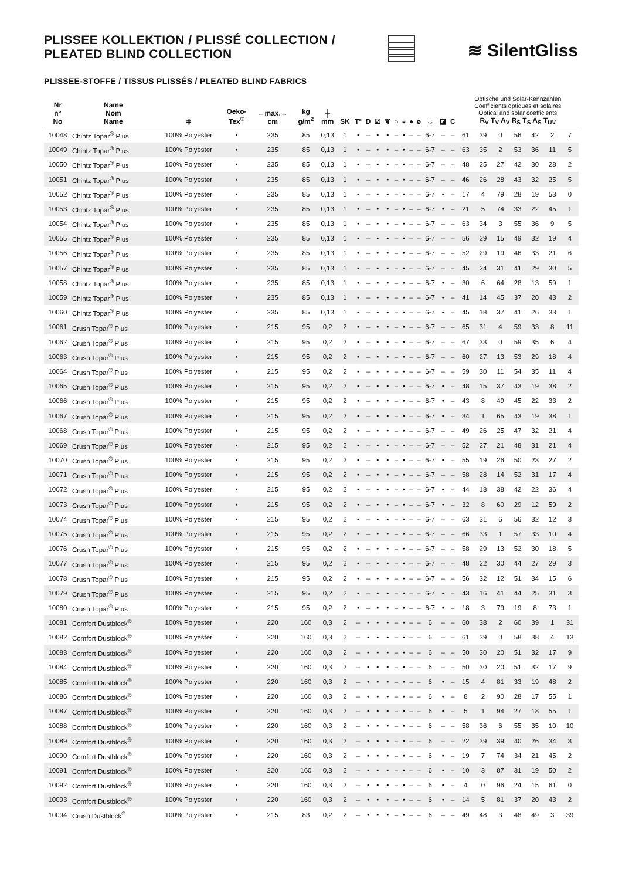PLISSEE KOLLEKTION / PLISSÉ COLLECTION /
PLEATED BLIND COLLECTION
≋ SilentGliss
PLISSEE-STOFFE / TISSUS PLISSÉS / PLEATED BLIND FABRICS
| Nr n° No | Name Nom Name | ⋕ | Oeko- Tex<sup>®</sup> | ←max.→ cm | kg g/m<sup>2</sup> | ┼ mm | SK | T° | D | ☑ | ❦ | ○ | ◒ | ● | ø | ☼ | ◪ | C | Optische und Solar-Kennzahlen Coefficients optiques et solaires Optical and solar coefficients R<sub>V</sub> T<sub>V</sub> A<sub>V</sub> R<sub>S</sub> T<sub>S</sub> A<sub>S</sub> T<sub>UV</sub> | | | | | | |
| --- | --- | --- | --- | --- | --- | --- | --- | --- | --- | --- | --- | --- | --- | --- | --- | --- | --- | --- | --- | --- | --- | --- | --- | --- | --- |
| 10048 | Chintz Topar<sup>®</sup> Plus | 100% Polyester | • | 235 | 85 | 0,13 | 1 | • | – | • | • | – | • | – | – | 6-7 | – | – | 61 | 39 | 0 | 56 | 42 | 2 | 7 |
| 10049 | Chintz Topar<sup>®</sup> Plus | 100% Polyester | • | 235 | 85 | 0,13 | 1 | • | – | • | • | – | • | – | – | 6-7 | – | – | 63 | 35 | 2 | 53 | 36 | 11 | 5 |
| 10050 | Chintz Topar<sup>®</sup> Plus | 100% Polyester | • | 235 | 85 | 0,13 | 1 | • | – | • | • | – | • | – | – | 6-7 | – | – | 48 | 25 | 27 | 42 | 30 | 28 | 2 |
| 10051 | Chintz Topar<sup>®</sup> Plus | 100% Polyester | • | 235 | 85 | 0,13 | 1 | • | – | • | • | – | • | – | – | 6-7 | – | – | 46 | 26 | 28 | 43 | 32 | 25 | 5 |
| 10052 | Chintz Topar<sup>®</sup> Plus | 100% Polyester | • | 235 | 85 | 0,13 | 1 | • | – | • | • | – | • | – | – | 6-7 | • | – | 17 | 4 | 79 | 28 | 19 | 53 | 0 |
| 10053 | Chintz Topar<sup>®</sup> Plus | 100% Polyester | • | 235 | 85 | 0,13 | 1 | • | – | • | • | – | • | – | – | 6-7 | • | – | 21 | 5 | 74 | 33 | 22 | 45 | 1 |
| 10054 | Chintz Topar<sup>®</sup> Plus | 100% Polyester | • | 235 | 85 | 0,13 | 1 | • | – | • | • | – | • | – | – | 6-7 | – | – | 63 | 34 | 3 | 55 | 36 | 9 | 5 |
| 10055 | Chintz Topar<sup>®</sup> Plus | 100% Polyester | • | 235 | 85 | 0,13 | 1 | • | – | • | • | – | • | – | – | 6-7 | – | – | 56 | 29 | 15 | 49 | 32 | 19 | 4 |
| 10056 | Chintz Topar<sup>®</sup> Plus | 100% Polyester | • | 235 | 85 | 0,13 | 1 | • | – | • | • | – | • | – | – | 6-7 | – | – | 52 | 29 | 19 | 46 | 33 | 21 | 6 |
| 10057 | Chintz Topar<sup>®</sup> Plus | 100% Polyester | • | 235 | 85 | 0,13 | 1 | • | – | • | • | – | • | – | – | 6-7 | – | – | 45 | 24 | 31 | 41 | 29 | 30 | 5 |
| 10058 | Chintz Topar<sup>®</sup> Plus | 100% Polyester | • | 235 | 85 | 0,13 | 1 | • | – | • | • | – | • | – | – | 6-7 | • | – | 30 | 6 | 64 | 28 | 13 | 59 | 1 |
| 10059 | Chintz Topar<sup>®</sup> Plus | 100% Polyester | • | 235 | 85 | 0,13 | 1 | • | – | • | • | – | • | – | – | 6-7 | • | – | 41 | 14 | 45 | 37 | 20 | 43 | 2 |
| 10060 | Chintz Topar<sup>®</sup> Plus | 100% Polyester | • | 235 | 85 | 0,13 | 1 | • | – | • | • | – | • | – | – | 6-7 | • | – | 45 | 18 | 37 | 41 | 26 | 33 | 1 |
| 10061 | Crush Topar<sup>®</sup> Plus | 100% Polyester | • | 215 | 95 | 0,2 | 2 | • | – | • | • | – | • | – | – | 6-7 | – | – | 65 | 31 | 4 | 59 | 33 | 8 | 11 |
| 10062 | Crush Topar<sup>®</sup> Plus | 100% Polyester | • | 215 | 95 | 0,2 | 2 | • | – | • | • | – | • | – | – | 6-7 | – | – | 67 | 33 | 0 | 59 | 35 | 6 | 4 |
| 10063 | Crush Topar<sup>®</sup> Plus | 100% Polyester | • | 215 | 95 | 0,2 | 2 | • | – | • | • | – | • | – | – | 6-7 | – | – | 60 | 27 | 13 | 53 | 29 | 18 | 4 |
| 10064 | Crush Topar<sup>®</sup> Plus | 100% Polyester | • | 215 | 95 | 0,2 | 2 | • | – | • | • | – | • | – | – | 6-7 | – | – | 59 | 30 | 11 | 54 | 35 | 11 | 4 |
| 10065 | Crush Topar<sup>®</sup> Plus | 100% Polyester | • | 215 | 95 | 0,2 | 2 | • | – | • | • | – | • | – | – | 6-7 | • | – | 48 | 15 | 37 | 43 | 19 | 38 | 2 |
| 10066 | Crush Topar<sup>®</sup> Plus | 100% Polyester | • | 215 | 95 | 0,2 | 2 | • | – | • | • | – | • | – | – | 6-7 | • | – | 43 | 8 | 49 | 45 | 22 | 33 | 2 |
| 10067 | Crush Topar<sup>®</sup> Plus | 100% Polyester | • | 215 | 95 | 0,2 | 2 | • | – | • | • | – | • | – | – | 6-7 | • | – | 34 | 1 | 65 | 43 | 19 | 38 | 1 |
| 10068 | Crush Topar<sup>®</sup> Plus | 100% Polyester | • | 215 | 95 | 0,2 | 2 | • | – | • | • | – | • | – | – | 6-7 | – | – | 49 | 26 | 25 | 47 | 32 | 21 | 4 |
| 10069 | Crush Topar<sup>®</sup> Plus | 100% Polyester | • | 215 | 95 | 0,2 | 2 | • | – | • | • | – | • | – | – | 6-7 | – | – | 52 | 27 | 21 | 48 | 31 | 21 | 4 |
| 10070 | Crush Topar<sup>®</sup> Plus | 100% Polyester | • | 215 | 95 | 0,2 | 2 | • | – | • | • | – | • | – | – | 6-7 | • | – | 55 | 19 | 26 | 50 | 23 | 27 | 2 |
| 10071 | Crush Topar<sup>®</sup> Plus | 100% Polyester | • | 215 | 95 | 0,2 | 2 | • | – | • | • | – | • | – | – | 6-7 | – | – | 58 | 28 | 14 | 52 | 31 | 17 | 4 |
| 10072 | Crush Topar<sup>®</sup> Plus | 100% Polyester | • | 215 | 95 | 0,2 | 2 | • | – | • | • | – | • | – | – | 6-7 | • | – | 44 | 18 | 38 | 42 | 22 | 36 | 4 |
| 10073 | Crush Topar<sup>®</sup> Plus | 100% Polyester | • | 215 | 95 | 0,2 | 2 | • | – | • | • | – | • | – | – | 6-7 | • | – | 32 | 8 | 60 | 29 | 12 | 59 | 2 |
| 10074 | Crush Topar<sup>®</sup> Plus | 100% Polyester | • | 215 | 95 | 0,2 | 2 | • | – | • | • | – | • | – | – | 6-7 | – | – | 63 | 31 | 6 | 56 | 32 | 12 | 3 |
| 10075 | Crush Topar<sup>®</sup> Plus | 100% Polyester | • | 215 | 95 | 0,2 | 2 | • | – | • | • | – | • | – | – | 6-7 | – | – | 66 | 33 | 1 | 57 | 33 | 10 | 4 |
| 10076 | Crush Topar<sup>®</sup> Plus | 100% Polyester | • | 215 | 95 | 0,2 | 2 | • | – | • | • | – | • | – | – | 6-7 | – | – | 58 | 29 | 13 | 52 | 30 | 18 | 5 |
| 10077 | Crush Topar<sup>®</sup> Plus | 100% Polyester | • | 215 | 95 | 0,2 | 2 | • | – | • | • | – | • | – | – | 6-7 | – | – | 48 | 22 | 30 | 44 | 27 | 29 | 3 |
| 10078 | Crush Topar<sup>®</sup> Plus | 100% Polyester | • | 215 | 95 | 0,2 | 2 | • | – | • | • | – | • | – | – | 6-7 | – | – | 56 | 32 | 12 | 51 | 34 | 15 | 6 |
| 10079 | Crush Topar<sup>®</sup> Plus | 100% Polyester | • | 215 | 95 | 0,2 | 2 | • | – | • | • | – | • | – | – | 6-7 | • | – | 43 | 16 | 41 | 44 | 25 | 31 | 3 |
| 10080 | Crush Topar<sup>®</sup> Plus | 100% Polyester | • | 215 | 95 | 0,2 | 2 | • | – | • | • | – | • | – | – | 6-7 | • | – | 18 | 3 | 79 | 19 | 8 | 73 | 1 |
| 10081 | Comfort Dustblock<sup>®</sup> | 100% Polyester | • | 220 | 160 | 0,3 | 2 | – | • | • | • | – | • | – | – | 6 | – | – | 60 | 38 | 2 | 60 | 39 | 1 | 31 |
| 10082 | Comfort Dustblock<sup>®</sup> | 100% Polyester | • | 220 | 160 | 0,3 | 2 | – | • | • | • | – | • | – | – | 6 | – | – | 61 | 39 | 0 | 58 | 38 | 4 | 13 |
| 10083 | Comfort Dustblock<sup>®</sup> | 100% Polyester | • | 220 | 160 | 0,3 | 2 | – | • | • | • | – | • | – | – | 6 | – | – | 50 | 30 | 20 | 51 | 32 | 17 | 9 |
| 10084 | Comfort Dustblock<sup>®</sup> | 100% Polyester | • | 220 | 160 | 0,3 | 2 | – | • | • | • | – | • | – | – | 6 | – | – | 50 | 30 | 20 | 51 | 32 | 17 | 9 |
| 10085 | Comfort Dustblock<sup>®</sup> | 100% Polyester | • | 220 | 160 | 0,3 | 2 | – | • | • | • | – | • | – | – | 6 | • | – | 15 | 4 | 81 | 33 | 19 | 48 | 2 |
| 10086 | Comfort Dustblock<sup>®</sup> | 100% Polyester | • | 220 | 160 | 0,3 | 2 | – | • | • | • | – | • | – | – | 6 | • | – | 8 | 2 | 90 | 28 | 17 | 55 | 1 |
| 10087 | Comfort Dustblock<sup>®</sup> | 100% Polyester | • | 220 | 160 | 0,3 | 2 | – | • | • | • | – | • | – | – | 6 | • | – | 5 | 1 | 94 | 27 | 18 | 55 | 1 |
| 10088 | Comfort Dustblock<sup>®</sup> | 100% Polyester | • | 220 | 160 | 0,3 | 2 | – | • | • | • | – | • | – | – | 6 | – | – | 58 | 36 | 6 | 55 | 35 | 10 | 10 |
| 10089 | Comfort Dustblock<sup>®</sup> | 100% Polyester | • | 220 | 160 | 0,3 | 2 | – | • | • | • | – | • | – | – | 6 | – | – | 22 | 39 | 39 | 40 | 26 | 34 | 3 |
| 10090 | Comfort Dustblock<sup>®</sup> | 100% Polyester | • | 220 | 160 | 0,3 | 2 | – | • | • | • | – | • | – | – | 6 | • | – | 19 | 7 | 74 | 34 | 21 | 45 | 2 |
| 10091 | Comfort Dustblock<sup>®</sup> | 100% Polyester | • | 220 | 160 | 0,3 | 2 | – | • | • | • | – | • | – | – | 6 | • | – | 10 | 3 | 87 | 31 | 19 | 50 | 2 |
| 10092 | Comfort Dustblock<sup>®</sup> | 100% Polyester | • | 220 | 160 | 0,3 | 2 | – | • | • | • | – | • | – | – | 6 | • | – | 4 | 0 | 96 | 24 | 15 | 61 | 0 |
| 10093 | Comfort Dustblock<sup>®</sup> | 100% Polyester | • | 220 | 160 | 0,3 | 2 | – | • | • | • | – | • | – | – | 6 | • | – | 14 | 5 | 81 | 37 | 20 | 43 | 2 |
| 10094 | Crush Dustblock<sup>®</sup> | 100% Polyester | • | 215 | 83 | 0,2 | 2 | – | • | • | • | – | • | – | – | 6 | – | – | 49 | 48 | 3 | 48 | 49 | 3 | 39 |